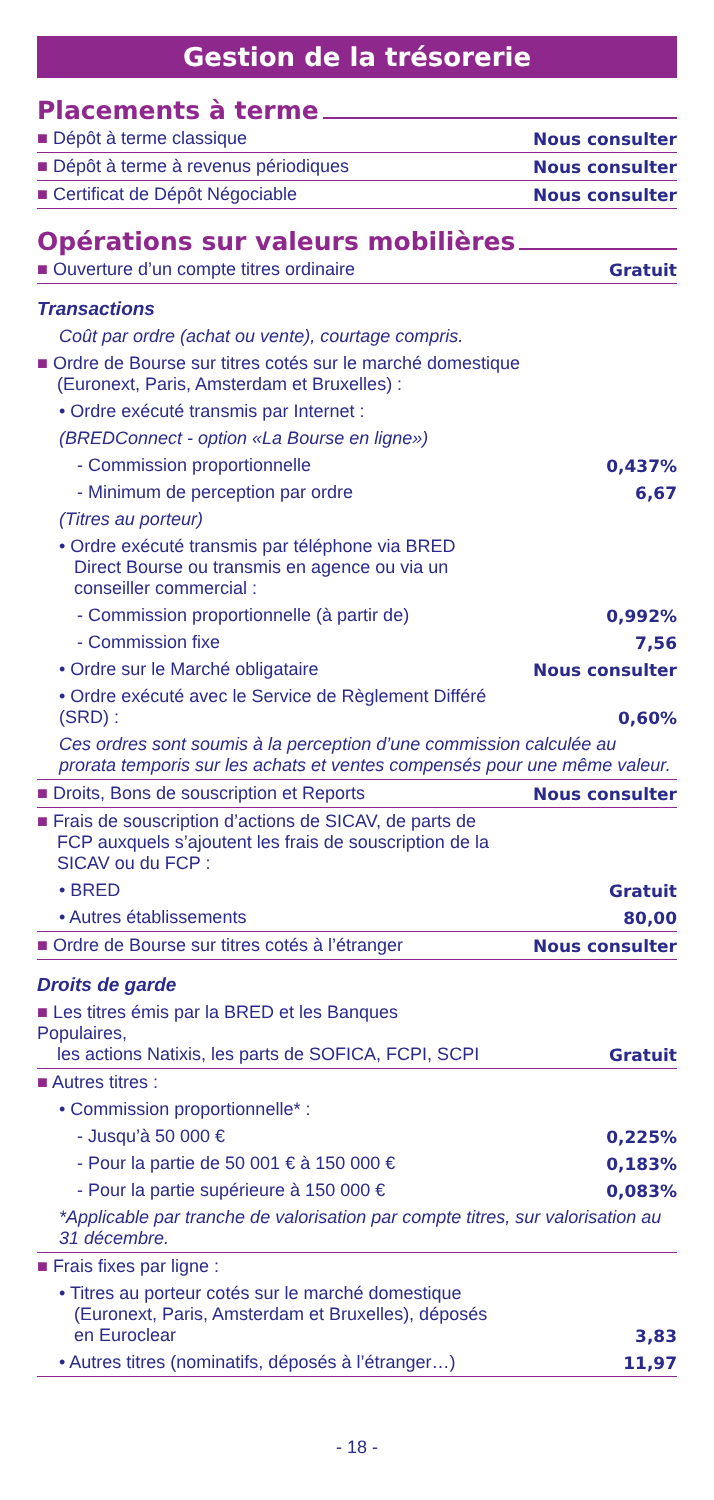Gestion de la trésorerie
Placements à terme
| ■ Dépôt à terme classique | Nous consulter |
| ■ Dépôt à terme à revenus périodiques | Nous consulter |
| ■ Certificat de Dépôt Négociable | Nous consulter |
Opérations sur valeurs mobilières
| ■ Ouverture d’un compte titres ordinaire | Gratuit |
| Transactions | |
| Coût par ordre (achat ou vente), courtage compris. | |
| ■ Ordre de Bourse sur titres cotés sur le marché domestique (Euronext, Paris, Amsterdam et Bruxelles) : | |
| • Ordre exécuté transmis par Internet : | |
| (BREDConnect - option «La Bourse en ligne») | |
| - Commission proportionnelle | 0,437% |
| - Minimum de perception par ordre | 6,67 |
| (Titres au porteur) | |
| • Ordre exécuté transmis par téléphone via BRED Direct Bourse ou transmis en agence ou via un conseiller commercial : | |
| - Commission proportionnelle (à partir de) | 0,992% |
| - Commission fixe | 7,56 |
| • Ordre sur le Marché obligataire | Nous consulter |
| • Ordre exécuté avec le Service de Règlement Différé (SRD) : | 0,60% |
| Ces ordres sont soumis à la perception d’une commission calculée au prorata temporis sur les achats et ventes compensés pour une même valeur. | |
| ■ Droits, Bons de souscription et Reports | Nous consulter |
| ■ Frais de souscription d’actions de SICAV, de parts de FCP auxquels s’ajoutent les frais de souscription de la SICAV ou du FCP : | |
| • BRED | Gratuit |
| • Autres établissements | 80,00 |
| ■ Ordre de Bourse sur titres cotés à l’étranger | Nous consulter |
| Droits de garde | |
| ■ Les titres émis par la BRED et les Banques Populaires, les actions Natixis, les parts de SOFICA, FCPI, SCPI | Gratuit |
| ■ Autres titres : | |
| • Commission proportionnelle* : | |
| - Jusqu’à 50 000 € | 0,225% |
| - Pour la partie de 50 001 € à 150 000 € | 0,183% |
| - Pour la partie supérieure à 150 000 € | 0,083% |
| *Applicable par tranche de valorisation par compte titres, sur valorisation au 31 décembre. | |
| ■ Frais fixes par ligne : | |
| • Titres au porteur cotés sur le marché domestique (Euronext, Paris, Amsterdam et Bruxelles), déposés en Euroclear | 3,83 |
| • Autres titres (nominatifs, déposés à l’étranger…) | 11,97 |
- 18 -